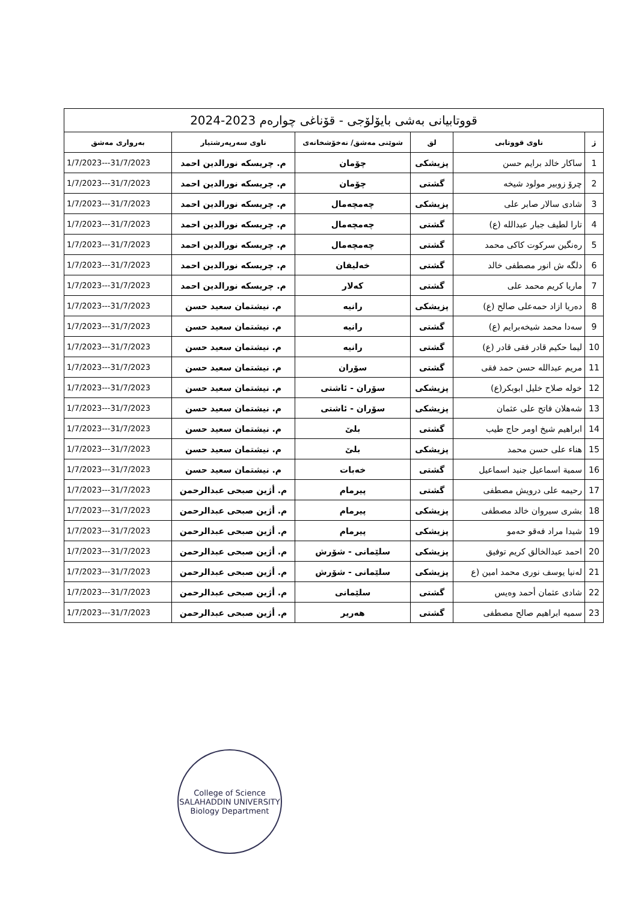| قووتابیانی بەشی بایۆلۆجی - قۆناغی چوارەم 2023-2024 | | | | | |
| ژ | ناوی قووتابی | لق | شوێنی مەشق/ نەخۆشخانەی | ناوی سەرپەرشتیار | بەرواری مەشق |
| 1 | ساكار خالد برايم حسن | پزیشکی | چۆمان | م. چریسکە نورالدین احمد | 1/7/2023---31/7/2023 |
| 2 | چرۆ زوبیر مولود شیخه | گشتی | چۆمان | م. چریسکە نورالدین احمد | 1/7/2023---31/7/2023 |
| 3 | شادی سالار صابر علی | پزیشکی | چەمچەمال | م. چریسکە نورالدین احمد | 1/7/2023---31/7/2023 |
| 4 | تارا لطیف جبار عبدالله (ع) | گشتی | چەمچەمال | م. چریسکە نورالدین احمد | 1/7/2023---31/7/2023 |
| 5 | رەنگین سرکوت کاکی محمد | گشتی | چەمچەمال | م. چریسکە نورالدین احمد | 1/7/2023---31/7/2023 |
| 6 | دلگه ش انور مصطفی خالد | گشتی | خەلیفان | م. چریسکە نورالدین احمد | 1/7/2023---31/7/2023 |
| 7 | ماریا کریم محمد علی | گشتی | کەلار | م. چریسکە نورالدین احمد | 1/7/2023---31/7/2023 |
| 8 | دەریا ازاد حمەعلی صالح (ع) | پزیشکی | رانیه | م. نیشتمان سعید حسن | 1/7/2023---31/7/2023 |
| 9 | سەدا محمد شیخەبرایم (ع) | گشتی | رانیه | م. نیشتمان سعید حسن | 1/7/2023---31/7/2023 |
| 10 | لیما حکیم قادر فقی قادر (ع) | گشتی | رانیه | م. نیشتمان سعید حسن | 1/7/2023---31/7/2023 |
| 11 | مریم عبدالله حسن حمد فقی | گشتی | سۆران | م. نیشتمان سعید حسن | 1/7/2023---31/7/2023 |
| 12 | خوله صلاح خلیل ابوبکر(ع) | پزیشکی | سۆران - ئاشتی | م. نیشتمان سعید حسن | 1/7/2023---31/7/2023 |
| 13 | شەهلان فاتح علی عثمان | پزیشکی | سۆران - ئاشتی | م. نیشتمان سعید حسن | 1/7/2023---31/7/2023 |
| 14 | ابراهیم شیخ اومر حاج طیب | گشتی | بلێ | م. نیشتمان سعید حسن | 1/7/2023---31/7/2023 |
| 15 | هناء علی حسن محمد | پزیشکی | بلێ | م. نیشتمان سعید حسن | 1/7/2023---31/7/2023 |
| 16 | سمیة اسماعیل جنید اسماعیل | گشتی | خەبات | م. نیشتمان سعید حسن | 1/7/2023---31/7/2023 |
| 17 | رحیمه علی درویش مصطفی | گشتی | پیرمام | م. أژین صبحی عبدالرحمن | 1/7/2023---31/7/2023 |
| 18 | بشری سیروان خالد مصطفی | پزیشکی | پیرمام | م. أژین صبحی عبدالرحمن | 1/7/2023---31/7/2023 |
| 19 | شیدا مراد فەقو حەمو | پزیشکی | پیرمام | م. أژین صبحی عبدالرحمن | 1/7/2023---31/7/2023 |
| 20 | احمد عبدالخالق کریم توفیق | پزیشکی | سلێمانی - شۆرش | م. أژین صبحی عبدالرحمن | 1/7/2023---31/7/2023 |
| 21 | لەنیا یوسف نوری محمد امین (ع | پزیشکی | سلێمانی - شۆرش | م. أژین صبحی عبدالرحمن | 1/7/2023---31/7/2023 |
| 22 | شادی عثمان أحمد وەیس | گشتی | سلێمانی | م. أژین صبحی عبدالرحمن | 1/7/2023---31/7/2023 |
| 23 | سمیه ابراهیم صالح مصطفی | گشتی | هەریر | م. أژین صبحی عبدالرحمن | 1/7/2023---31/7/2023 |
College of Science
SALAHADDIN UNIVERSITY
Biology Department